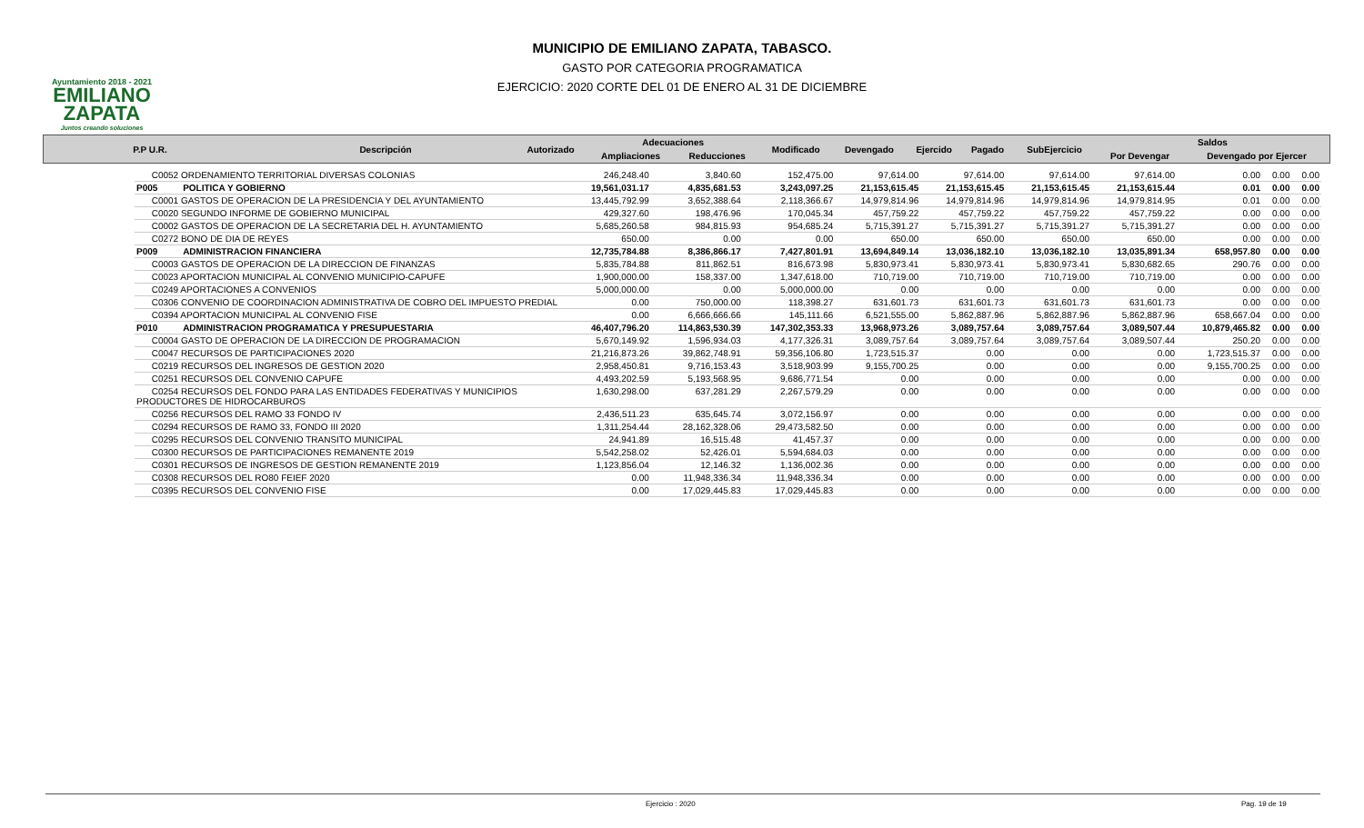Ayuntamiento 2018 - 2021
EMILIANO
ZAPATA
Juntos creando soluciones
MUNICIPIO DE EMILIANO ZAPATA, TABASCO.
GASTO POR CATEGORIA PROGRAMATICA
EJERCICIO: 2020 CORTE DEL 01 DE ENERO AL 31 DE DICIEMBRE
| P.P U.R. | Descripción | Autorizado | Adecuaciones | | Modificado | Devengado | Ejercido | Pagado | SubEjercicio | Saldos | |
| --- | --- | --- | --- | --- | --- | --- | --- | --- | --- | --- | --- |
| | | | Ampliaciones | Reducciones | | | | | | Por Devengar | Devengado por Ejercer |
| C0052 ORDENAMIENTO TERRITORIAL DIVERSAS COLONIAS | 246,248.40 | 3,840.60 | 152,475.00 | 97,614.00 | 97,614.00 | 97,614.00 | 97,614.00 | 0.00 | 0.00 | 0.00 |
| P005 POLITICA Y GOBIERNO | 19,561,031.17 | 4,835,681.53 | 3,243,097.25 | 21,153,615.45 | 21,153,615.45 | 21,153,615.45 | 21,153,615.44 | 0.01 | 0.00 | 0.00 |
| C0001 GASTOS DE OPERACION DE LA PRESIDENCIA Y DEL AYUNTAMIENTO | 13,445,792.99 | 3,652,388.64 | 2,118,366.67 | 14,979,814.96 | 14,979,814.96 | 14,979,814.96 | 14,979,814.95 | 0.01 | 0.00 | 0.00 |
| C0020 SEGUNDO INFORME DE GOBIERNO MUNICIPAL | 429,327.60 | 198,476.96 | 170,045.34 | 457,759.22 | 457,759.22 | 457,759.22 | 457,759.22 | 0.00 | 0.00 | 0.00 |
| C0002 GASTOS DE OPERACION DE LA SECRETARIA DEL H. AYUNTAMIENTO | 5,685,260.58 | 984,815.93 | 954,685.24 | 5,715,391.27 | 5,715,391.27 | 5,715,391.27 | 5,715,391.27 | 0.00 | 0.00 | 0.00 |
| C0272 BONO DE DIA DE REYES | 650.00 | 0.00 | 0.00 | 650.00 | 650.00 | 650.00 | 650.00 | 0.00 | 0.00 | 0.00 |
| P009 ADMINISTRACION FINANCIERA | 12,735,784.88 | 8,386,866.17 | 7,427,801.91 | 13,694,849.14 | 13,036,182.10 | 13,036,182.10 | 13,035,891.34 | 658,957.80 | 0.00 | 0.00 |
| C0003 GASTOS DE OPERACION DE LA DIRECCION DE FINANZAS | 5,835,784.88 | 811,862.51 | 816,673.98 | 5,830,973.41 | 5,830,973.41 | 5,830,973.41 | 5,830,682.65 | 290.76 | 0.00 | 0.00 |
| C0023 APORTACION MUNICIPAL AL CONVENIO MUNICIPIO-CAPUFE | 1,900,000.00 | 158,337.00 | 1,347,618.00 | 710,719.00 | 710,719.00 | 710,719.00 | 710,719.00 | 0.00 | 0.00 | 0.00 |
| C0249 APORTACIONES A CONVENIOS | 5,000,000.00 | 0.00 | 5,000,000.00 | 0.00 | 0.00 | 0.00 | 0.00 | 0.00 | 0.00 | 0.00 |
| C0306 CONVENIO DE COORDINACION ADMINISTRATIVA DE COBRO DEL IMPUESTO PREDIAL | 0.00 | 750,000.00 | 118,398.27 | 631,601.73 | 631,601.73 | 631,601.73 | 631,601.73 | 0.00 | 0.00 | 0.00 |
| C0394 APORTACION MUNICIPAL AL CONVENIO FISE | 0.00 | 6,666,666.66 | 145,111.66 | 6,521,555.00 | 5,862,887.96 | 5,862,887.96 | 5,862,887.96 | 658,667.04 | 0.00 | 0.00 |
| P010 ADMINISTRACION PROGRAMATICA Y PRESUPUESTARIA | 46,407,796.20 | 114,863,530.39 | 147,302,353.33 | 13,968,973.26 | 3,089,757.64 | 3,089,757.64 | 3,089,507.44 | 10,879,465.82 | 0.00 | 0.00 |
| C0004 GASTO DE OPERACION DE LA DIRECCION DE PROGRAMACION | 5,670,149.92 | 1,596,934.03 | 4,177,326.31 | 3,089,757.64 | 3,089,757.64 | 3,089,757.64 | 3,089,507.44 | 250.20 | 0.00 | 0.00 |
| C0047 RECURSOS DE PARTICIPACIONES 2020 | 21,216,873.26 | 39,862,748.91 | 59,356,106.80 | 1,723,515.37 | 0.00 | 0.00 | 0.00 | 1,723,515.37 | 0.00 | 0.00 |
| C0219 RECURSOS DEL INGRESOS DE GESTION 2020 | 2,958,450.81 | 9,716,153.43 | 3,518,903.99 | 9,155,700.25 | 0.00 | 0.00 | 0.00 | 9,155,700.25 | 0.00 | 0.00 |
| C0251 RECURSOS DEL CONVENIO CAPUFE | 4,493,202.59 | 5,193,568.95 | 9,686,771.54 | 0.00 | 0.00 | 0.00 | 0.00 | 0.00 | 0.00 | 0.00 |
| C0254 RECURSOS DEL FONDO PARA LAS ENTIDADES FEDERATIVAS Y MUNICIPIOS PRODUCTORES DE HIDROCARBUROS | 1,630,298.00 | 637,281.29 | 2,267,579.29 | 0.00 | 0.00 | 0.00 | 0.00 | 0.00 | 0.00 | 0.00 |
| C0256 RECURSOS DEL RAMO 33 FONDO IV | 2,436,511.23 | 635,645.74 | 3,072,156.97 | 0.00 | 0.00 | 0.00 | 0.00 | 0.00 | 0.00 | 0.00 |
| C0294 RECURSOS DE RAMO 33, FONDO III 2020 | 1,311,254.44 | 28,162,328.06 | 29,473,582.50 | 0.00 | 0.00 | 0.00 | 0.00 | 0.00 | 0.00 | 0.00 |
| C0295 RECURSOS DEL CONVENIO TRANSITO MUNICIPAL | 24,941.89 | 16,515.48 | 41,457.37 | 0.00 | 0.00 | 0.00 | 0.00 | 0.00 | 0.00 | 0.00 |
| C0300 RECURSOS DE PARTICIPACIONES REMANENTE 2019 | 5,542,258.02 | 52,426.01 | 5,594,684.03 | 0.00 | 0.00 | 0.00 | 0.00 | 0.00 | 0.00 | 0.00 |
| C0301 RECURSOS DE INGRESOS DE GESTION REMANENTE 2019 | 1,123,856.04 | 12,146.32 | 1,136,002.36 | 0.00 | 0.00 | 0.00 | 0.00 | 0.00 | 0.00 | 0.00 |
| C0308 RECURSOS DEL RO80 FEIEF 2020 | 0.00 | 11,948,336.34 | 11,948,336.34 | 0.00 | 0.00 | 0.00 | 0.00 | 0.00 | 0.00 | 0.00 |
| C0395 RECURSOS DEL CONVENIO FISE | 0.00 | 17,029,445.83 | 17,029,445.83 | 0.00 | 0.00 | 0.00 | 0.00 | 0.00 | 0.00 | 0.00 |
Ejercicio : 2020 Pag. 19 de 19